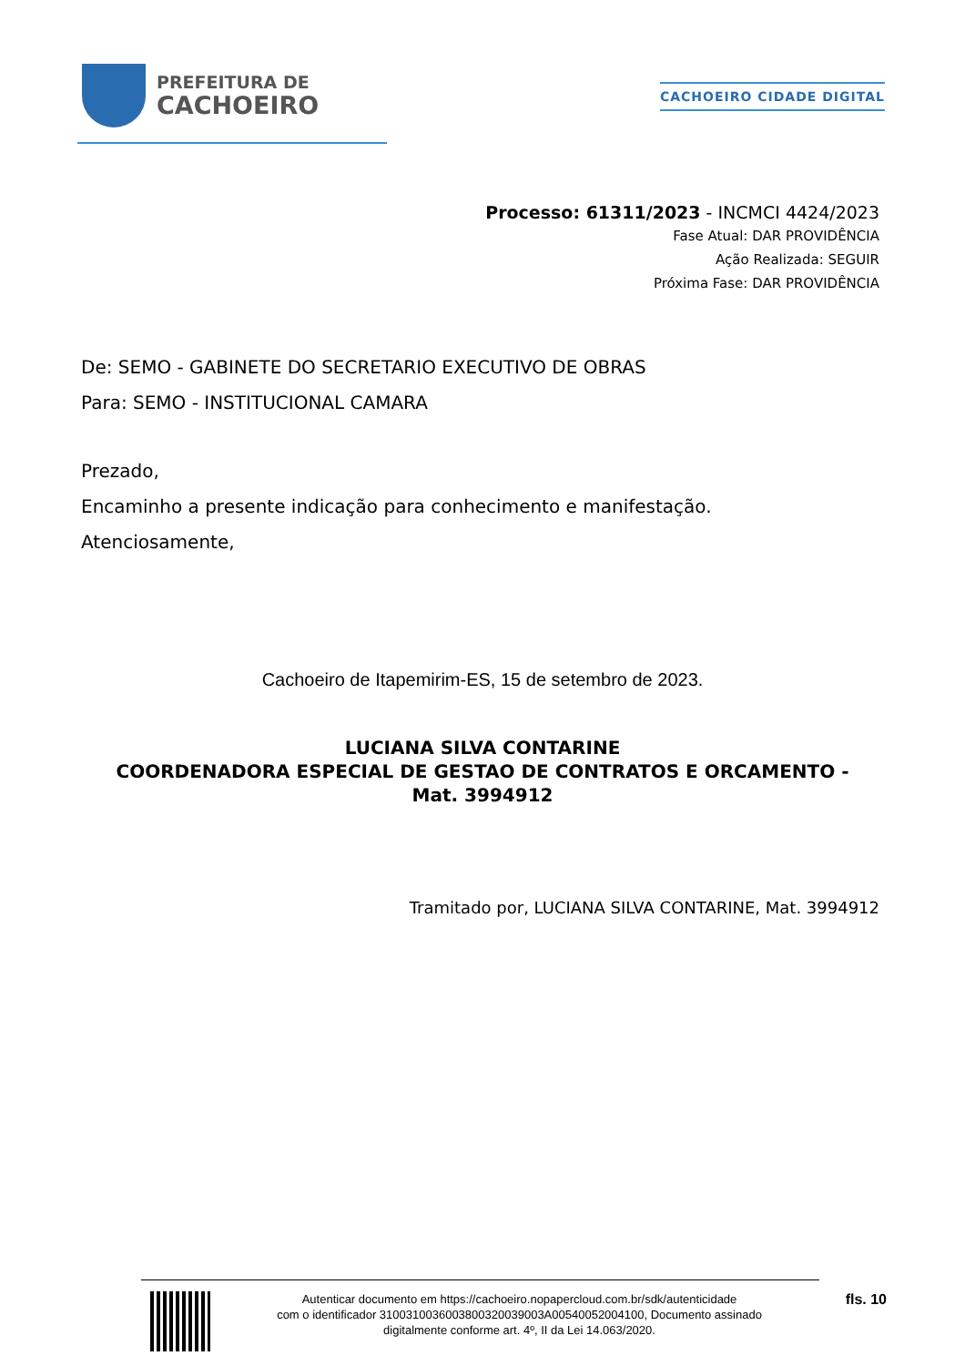PREFEITURA DE
CACHOEIRO
CACHOEIRO CIDADE DIGITAL
Processo: 61311/2023 - INCMCI 4424/2023
Fase Atual: DAR PROVIDÊNCIA
Ação Realizada: SEGUIR
Próxima Fase: DAR PROVIDÊNCIA
De: SEMO - GABINETE DO SECRETARIO EXECUTIVO DE OBRAS
Para: SEMO - INSTITUCIONAL CAMARA
Prezado,
Encaminho a presente indicação para conhecimento e manifestação.
Atenciosamente,
Cachoeiro de Itapemirim-ES, 15 de setembro de 2023.
LUCIANA SILVA CONTARINE
COORDENADORA ESPECIAL DE GESTAO DE CONTRATOS E ORCAMENTO - Mat. 3994912
Tramitado por, LUCIANA SILVA CONTARINE, Mat. 3994912
Autenticar documento em https://cachoeiro.nopapercloud.com.br/sdk/autenticidade
com o identificador 3100310036003800320039003A00540052004100, Documento assinado
digitalmente conforme art. 4º, II da Lei 14.063/2020.
fls. 10